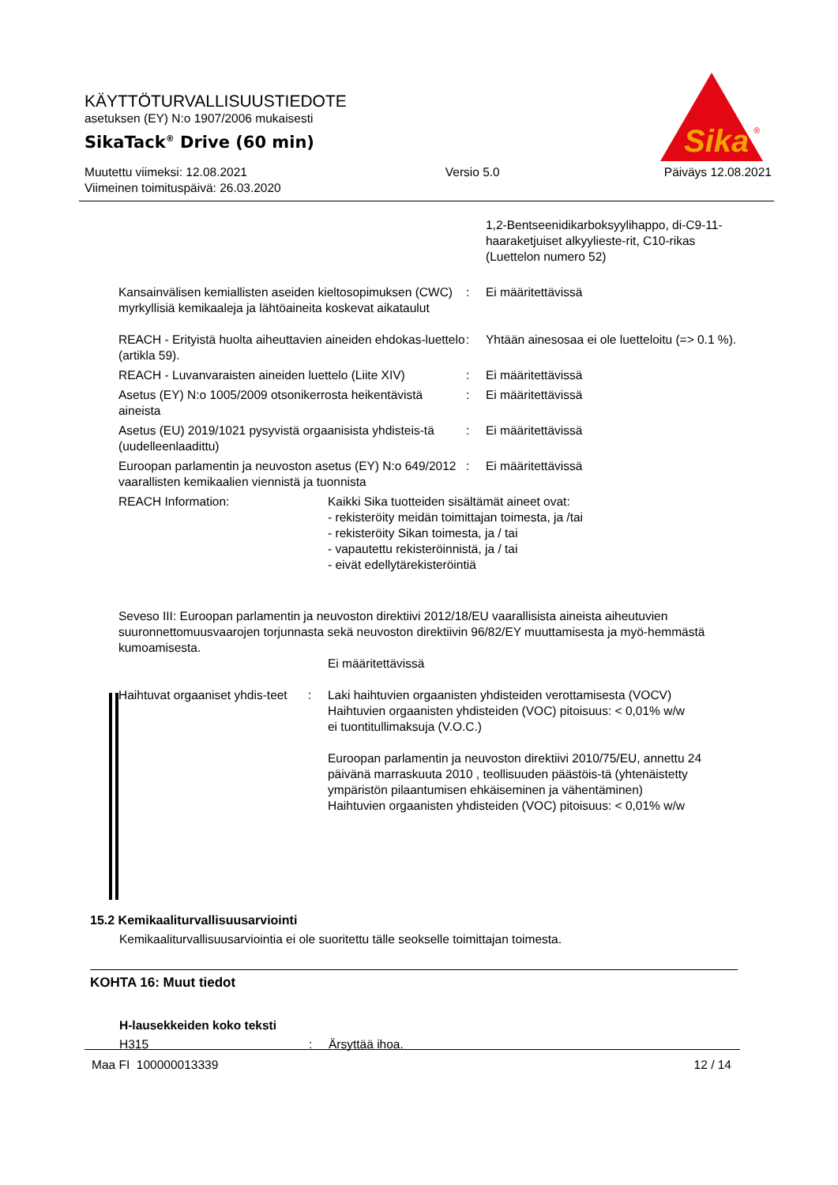KÄYTTÖTURVALLISUUSTIEDOTE
asetuksen (EY) N:o 1907/2006 mukaisesti
SikaTack<sup>®</sup> Drive (60 min)
Muutettu viimeksi: 12.08.2021
Viimeinen toimituspäivä: 26.03.2020
Versio 5.0 Päiväys 12.08.2021
Sika
®
1,2-Bentseenidikarboksyylihappo, di-C9-11-haaraketjuiset alkyylieste-rit, C10-rikas (Luettelon numero 52)
Kansainvälisen kemiallisten aseiden kieltosopimuksen (CWC) myrkyllisiä kemikaaleja ja lähtöaineita koskevat aikataulut
: Ei määritettävissä
REACH - Erityistä huolta aiheuttavien aineiden ehdokas-luettelo (artikla 59).
: Yhtään ainesosaa ei ole luetteloitu (=> 0.1 %).
REACH - Luvanvaraisten aineiden luettelo (Liite XIV)
: Ei määritettävissä
Asetus (EY) N:o 1005/2009 otsonikerrosta heikentävistä aineista
: Ei määritettävissä
Asetus (EU) 2019/1021 pysyvistä orgaanisista yhdisteis-tä (uudelleenlaadittu)
: Ei määritettävissä
Euroopan parlamentin ja neuvoston asetus (EY) N:o 649/2012 vaarallisten kemikaalien viennistä ja tuonnista
: Ei määritettävissä
REACH Information: Kaikki Sika tuotteiden sisältämät aineet ovat:
- rekisteröity meidän toimittajan toimesta, ja /tai
- rekisteröity Sikan toimesta, ja / tai
- vapautettu rekisteröinnistä, ja / tai
- eivät edellytärekisteröintiä
Seveso III: Euroopan parlamentin ja neuvoston direktiivi 2012/18/EU vaarallisista aineista aiheutuvien suuronnettomuusvaarojen torjunnasta sekä neuvoston direktiivin 96/82/EY muuttamisesta ja myö-hemmästä kumoamisesta.
Ei määritettävissä
Haihtuvat orgaaniset yhdis-teet
: Laki haihtuvien orgaanisten yhdisteiden verottamisesta (VOCV)
Haihtuvien orgaanisten yhdisteiden (VOC) pitoisuus: < 0,01% w/w
ei tuontitullimaksuja (V.O.C.)
Euroopan parlamentin ja neuvoston direktiivi 2010/75/EU, annettu 24 päivänä marraskuuta 2010 , teollisuuden päästöis-tä (yhtenäistetty ympäristön pilaantumisen ehkäiseminen ja vähentäminen)
Haihtuvien orgaanisten yhdisteiden (VOC) pitoisuus: < 0,01% w/w
15.2 Kemikaaliturvallisuusarviointi
Kemikaaliturvallisuusarviointia ei ole suoritettu tälle seokselle toimittajan toimesta.
KOHTA 16: Muut tiedot
H-lausekkeiden koko teksti
H315 : Ärsyttää ihoa.
Maa FI 100000013339 12 / 14